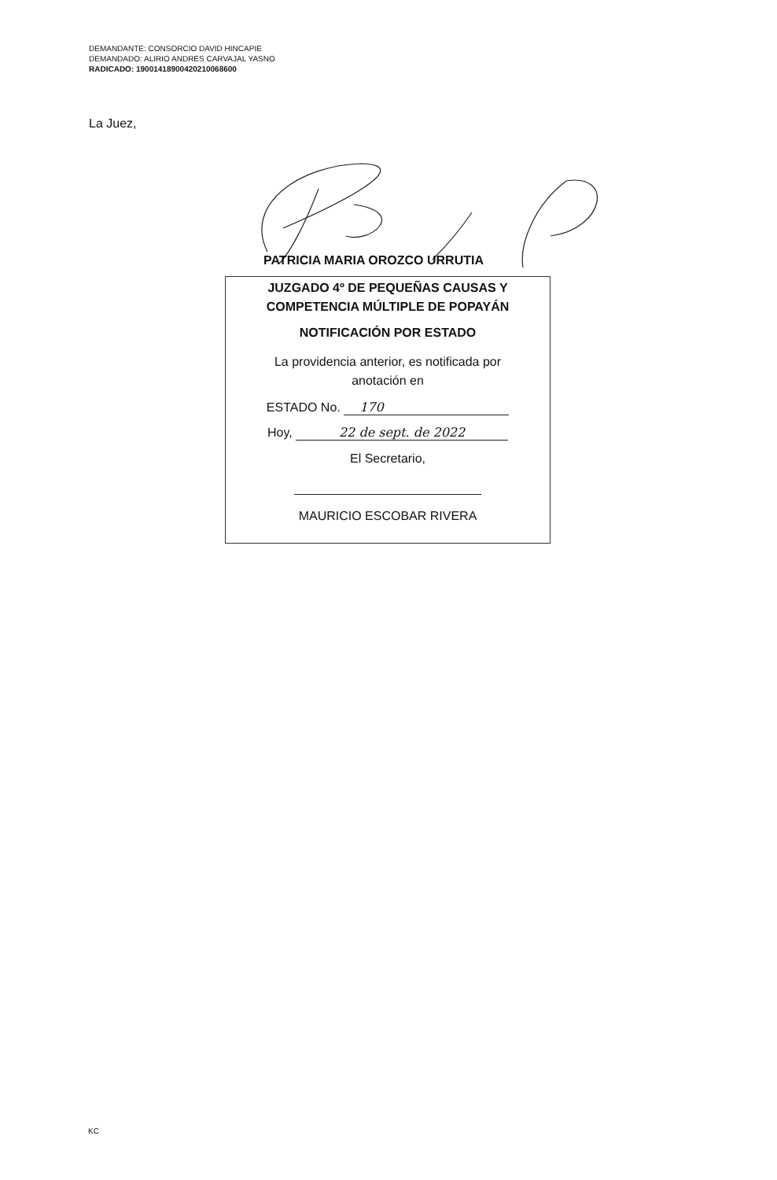DEMANDANTE: CONSORCIO DAVID HINCAPIE
DEMANDADO: ALIRIO ANDRES CARVAJAL YASNO
RADICADO: 19001418900420210068600
La Juez,
PATRICIA MARIA OROZCO URRUTIA
JUZGADO 4º DE PEQUEÑAS CAUSAS Y
COMPETENCIA MÚLTIPLE DE POPAYÁN
NOTIFICACIÓN POR ESTADO
La providencia anterior, es notificada por
anotación en
ESTADO No. 170
Hoy, 22 de sept. de 2022
El Secretario,
MAURICIO ESCOBAR RIVERA
KC